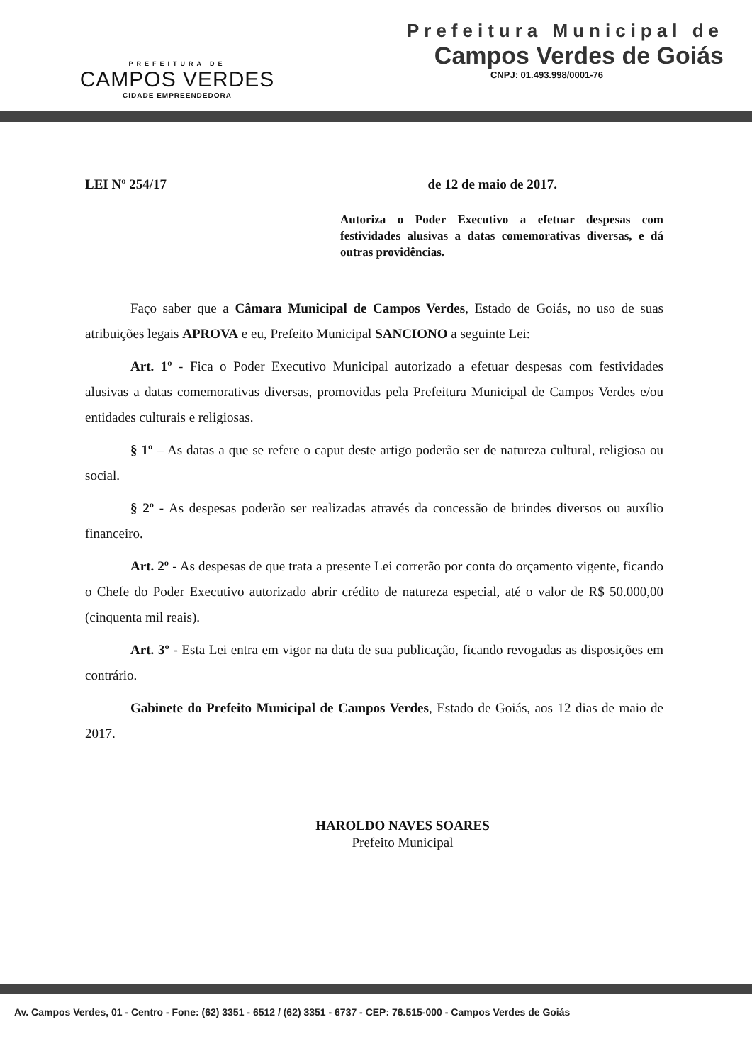PREFEITURA DE
CAMPOS VERDES
CIDADE EMPREENDEDORA
Prefeitura Municipal de
Campos Verdes de Goiás
CNPJ: 01.493.998/0001-76
LEI Nº 254/17 de 12 de maio de 2017.
Autoriza o Poder Executivo a efetuar despesas com festividades alusivas a datas comemorativas diversas, e dá outras providências.
Faço saber que a Câmara Municipal de Campos Verdes, Estado de Goiás, no uso de suas atribuições legais APROVA e eu, Prefeito Municipal SANCIONO a seguinte Lei:
Art. 1º - Fica o Poder Executivo Municipal autorizado a efetuar despesas com festividades alusivas a datas comemorativas diversas, promovidas pela Prefeitura Municipal de Campos Verdes e/ou entidades culturais e religiosas.
§ 1º – As datas a que se refere o caput deste artigo poderão ser de natureza cultural, religiosa ou social.
§ 2º - As despesas poderão ser realizadas através da concessão de brindes diversos ou auxílio financeiro.
Art. 2º - As despesas de que trata a presente Lei correrão por conta do orçamento vigente, ficando o Chefe do Poder Executivo autorizado abrir crédito de natureza especial, até o valor de R$ 50.000,00 (cinquenta mil reais).
Art. 3º - Esta Lei entra em vigor na data de sua publicação, ficando revogadas as disposições em contrário.
Gabinete do Prefeito Municipal de Campos Verdes, Estado de Goiás, aos 12 dias de maio de 2017.
HAROLDO NAVES SOARES
Prefeito Municipal
Av. Campos Verdes, 01 - Centro - Fone: (62) 3351 - 6512 / (62) 3351 - 6737 - CEP: 76.515-000 - Campos Verdes de Goiás